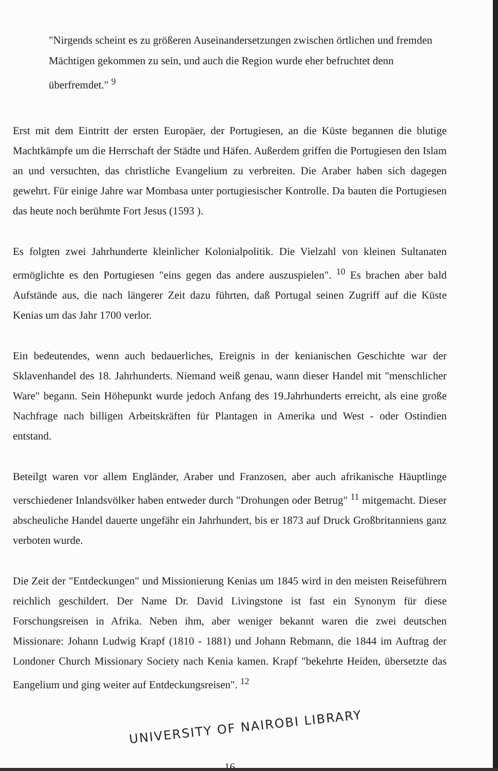"Nirgends scheint es zu größeren Auseinandersetzungen zwischen örtlichen und fremden Mächtigen gekommen zu sein, und auch die Region wurde eher befruchtet denn überfremdet." <sup>9</sup>
Erst mit dem Eintritt der ersten Europäer, der Portugiesen, an die Küste begannen die blutige Machtkämpfe um die Herrschaft der Städte und Häfen. Außerdem griffen die Portugiesen den Islam an und versuchten, das christliche Evangelium zu verbreiten. Die Araber haben sich dagegen gewehrt. Für einige Jahre war Mombasa unter portugiesischer Kontrolle. Da bauten die Portugiesen das heute noch berühmte Fort Jesus (1593 ).
Es folgten zwei Jahrhunderte kleinlicher Kolonialpolitik. Die Vielzahl von kleinen Sultanaten ermöglichte es den Portugiesen "eins gegen das andere auszuspielen". <sup>10</sup> Es brachen aber bald Aufstände aus, die nach längerer Zeit dazu führten, daß Portugal seinen Zugriff auf die Küste Kenias um das Jahr 1700 verlor.
Ein bedeutendes, wenn auch bedauerliches, Ereignis in der kenianischen Geschichte war der Sklavenhandel des 18. Jahrhunderts. Niemand weiß genau, wann dieser Handel mit "menschlicher Ware" begann. Sein Höhepunkt wurde jedoch Anfang des 19.Jahrhunderts erreicht, als eine große Nachfrage nach billigen Arbeitskräften für Plantagen in Amerika und West - oder Ostindien entstand.
Beteilgt waren vor allem Engländer, Araber und Franzosen, aber auch afrikanische Häuptlinge verschiedener Inlandsvölker haben entweder durch "Drohungen oder Betrug" <sup>11</sup> mitgemacht. Dieser abscheuliche Handel dauerte ungefähr ein Jahrhundert, bis er 1873 auf Druck Großbritanniens ganz verboten wurde.
Die Zeit der "Entdeckungen" und Missionierung Kenias um 1845 wird in den meisten Reiseführern reichlich geschildert. Der Name Dr. David Livingstone ist fast ein Synonym für diese Forschungsreisen in Afrika. Neben ihm, aber weniger bekannt waren die zwei deutschen Missionare: Johann Ludwig Krapf (1810 - 1881) und Johann Rebmann, die 1844 im Auftrag der Londoner Church Missionary Society nach Kenia kamen. Krapf "bekehrte Heiden, übersetzte das Eangelium und ging weiter auf Entdeckungsreisen". <sup>12</sup>
UNIVERSITY OF NAIROBI LIBRARY
16